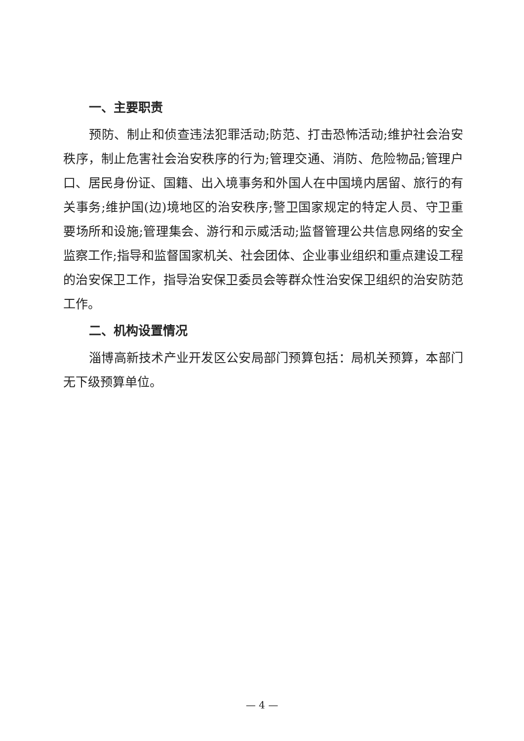一、主要职责
预防、制止和侦查违法犯罪活动;防范、打击恐怖活动;维护社会治安秩序，制止危害社会治安秩序的行为;管理交通、消防、危险物品;管理户口、居民身份证、国籍、出入境事务和外国人在中国境内居留、旅行的有关事务;维护国(边)境地区的治安秩序;警卫国家规定的特定人员、守卫重要场所和设施;管理集会、游行和示威活动;监督管理公共信息网络的安全监察工作;指导和监督国家机关、社会团体、企业事业组织和重点建设工程的治安保卫工作，指导治安保卫委员会等群众性治安保卫组织的治安防范工作。
二、机构设置情况
淄博高新技术产业开发区公安局部门预算包括：局机关预算，本部门无下级预算单位。
— 4 —